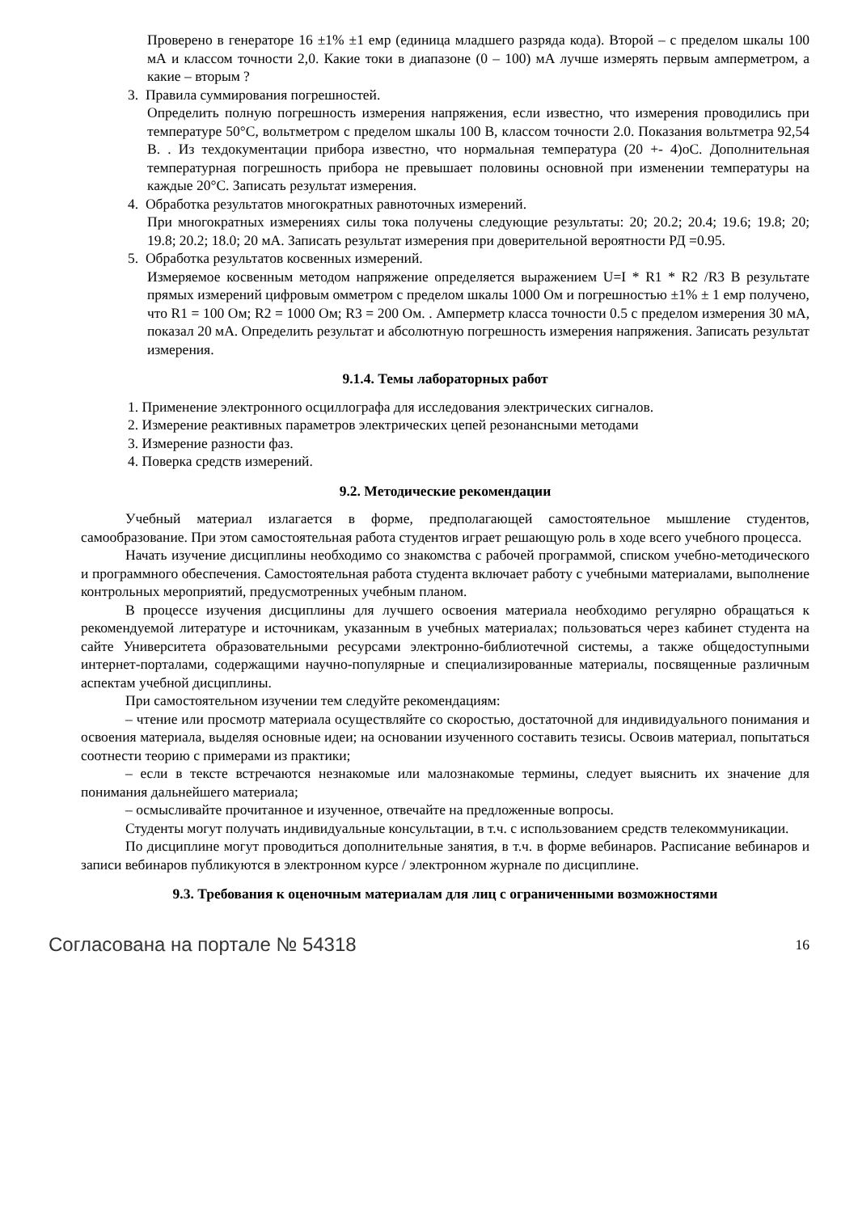Проверено в генераторе 16 ±1% ±1 емр (единица младшего разряда кода). Второй – с пределом шкалы 100 мА и классом точности 2,0. Какие токи в диапазоне (0 – 100) мА лучше измерять первым амперметром, а какие – вторым ?
3. Правила суммирования погрешностей.
Определить полную погрешность измерения напряжения, если известно, что измерения проводились при температуре 50°C, вольтметром с пределом шкалы 100 В, классом точности 2.0. Показания вольтметра 92,54 В. . Из техдокументации прибора известно, что нормальная температура (20 +- 4)oC. Дополнительная температурная погрешность прибора не превышает половины основной при изменении температуры на каждые 20°C. Записать результат измерения.
4. Обработка результатов многократных равноточных измерений.
При многократных измерениях силы тока получены следующие результаты: 20; 20.2; 20.4; 19.6; 19.8; 20; 19.8; 20.2; 18.0; 20 мА. Записать результат измерения при доверительной вероятности РД =0.95.
5. Обработка результатов косвенных измерений.
Измеряемое косвенным методом напряжение определяется выражением U=I * R1 * R2 /R3 В результате прямых измерений цифровым омметром с пределом шкалы 1000 Ом и погрешностью ±1% ± 1 емр получено, что R1 = 100 Ом; R2 = 1000 Ом; R3 = 200 Ом. . Амперметр класса точности 0.5 с пределом измерения 30 мА, показал 20 мА. Определить результат и абсолютную погрешность измерения напряжения. Записать результат измерения.
9.1.4. Темы лабораторных работ
1. Применение электронного осциллографа для исследования электрических сигналов.
2. Измерение реактивных параметров электрических цепей резонансными методами
3. Измерение разности фаз.
4. Поверка средств измерений.
9.2. Методические рекомендации
Учебный материал излагается в форме, предполагающей самостоятельное мышление студентов, самообразование. При этом самостоятельная работа студентов играет решающую роль в ходе всего учебного процесса.
Начать изучение дисциплины необходимо со знакомства с рабочей программой, списком учебно-методического и программного обеспечения. Самостоятельная работа студента включает работу с учебными материалами, выполнение контрольных мероприятий, предусмотренных учебным планом.
В процессе изучения дисциплины для лучшего освоения материала необходимо регулярно обращаться к рекомендуемой литературе и источникам, указанным в учебных материалах; пользоваться через кабинет студента на сайте Университета образовательными ресурсами электронно-библиотечной системы, а также общедоступными интернет-порталами, содержащими научно-популярные и специализированные материалы, посвященные различным аспектам учебной дисциплины.
При самостоятельном изучении тем следуйте рекомендациям:
– чтение или просмотр материала осуществляйте со скоростью, достаточной для индивидуального понимания и освоения материала, выделяя основные идеи; на основании изученного составить тезисы. Освоив материал, попытаться соотнести теорию с примерами из практики;
– если в тексте встречаются незнакомые или малознакомые термины, следует выяснить их значение для понимания дальнейшего материала;
– осмысливайте прочитанное и изученное, отвечайте на предложенные вопросы.
Студенты могут получать индивидуальные консультации, в т.ч. с использованием средств телекоммуникации.
По дисциплине могут проводиться дополнительные занятия, в т.ч. в форме вебинаров. Расписание вебинаров и записи вебинаров публикуются в электронном курсе / электронном журнале по дисциплине.
9.3. Требования к оценочным материалам для лиц с ограниченными возможностями
Согласована на портале № 54318 16